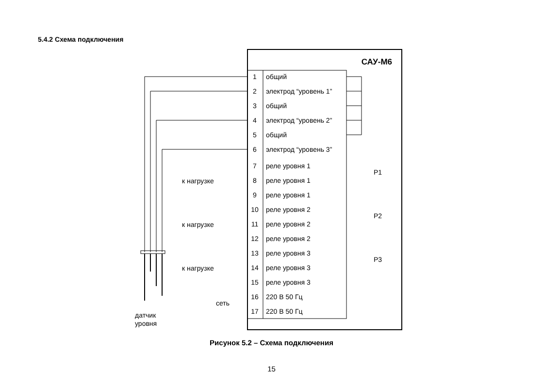5.4.2 Схема подключения
САУ-М6
1
общий
2
электрод “уровень 1”
3
общий
4
электрод “уровень 2”
5
общий
6
электрод “уровень 3”
7
реле уровня 1
8
реле уровня 1
9
реле уровня 1
10
реле уровня 2
11
реле уровня 2
12
реле уровня 2
13
реле уровня 3
14
реле уровня 3
15
реле уровня 3
16
220 В 50 Гц
17
220 В 50 Гц
к нагрузке
к нагрузке
к нагрузке
сеть
датчик
уровня
Р1
Р2
Р3
Рисунок 5.2 – Схема подключения
15